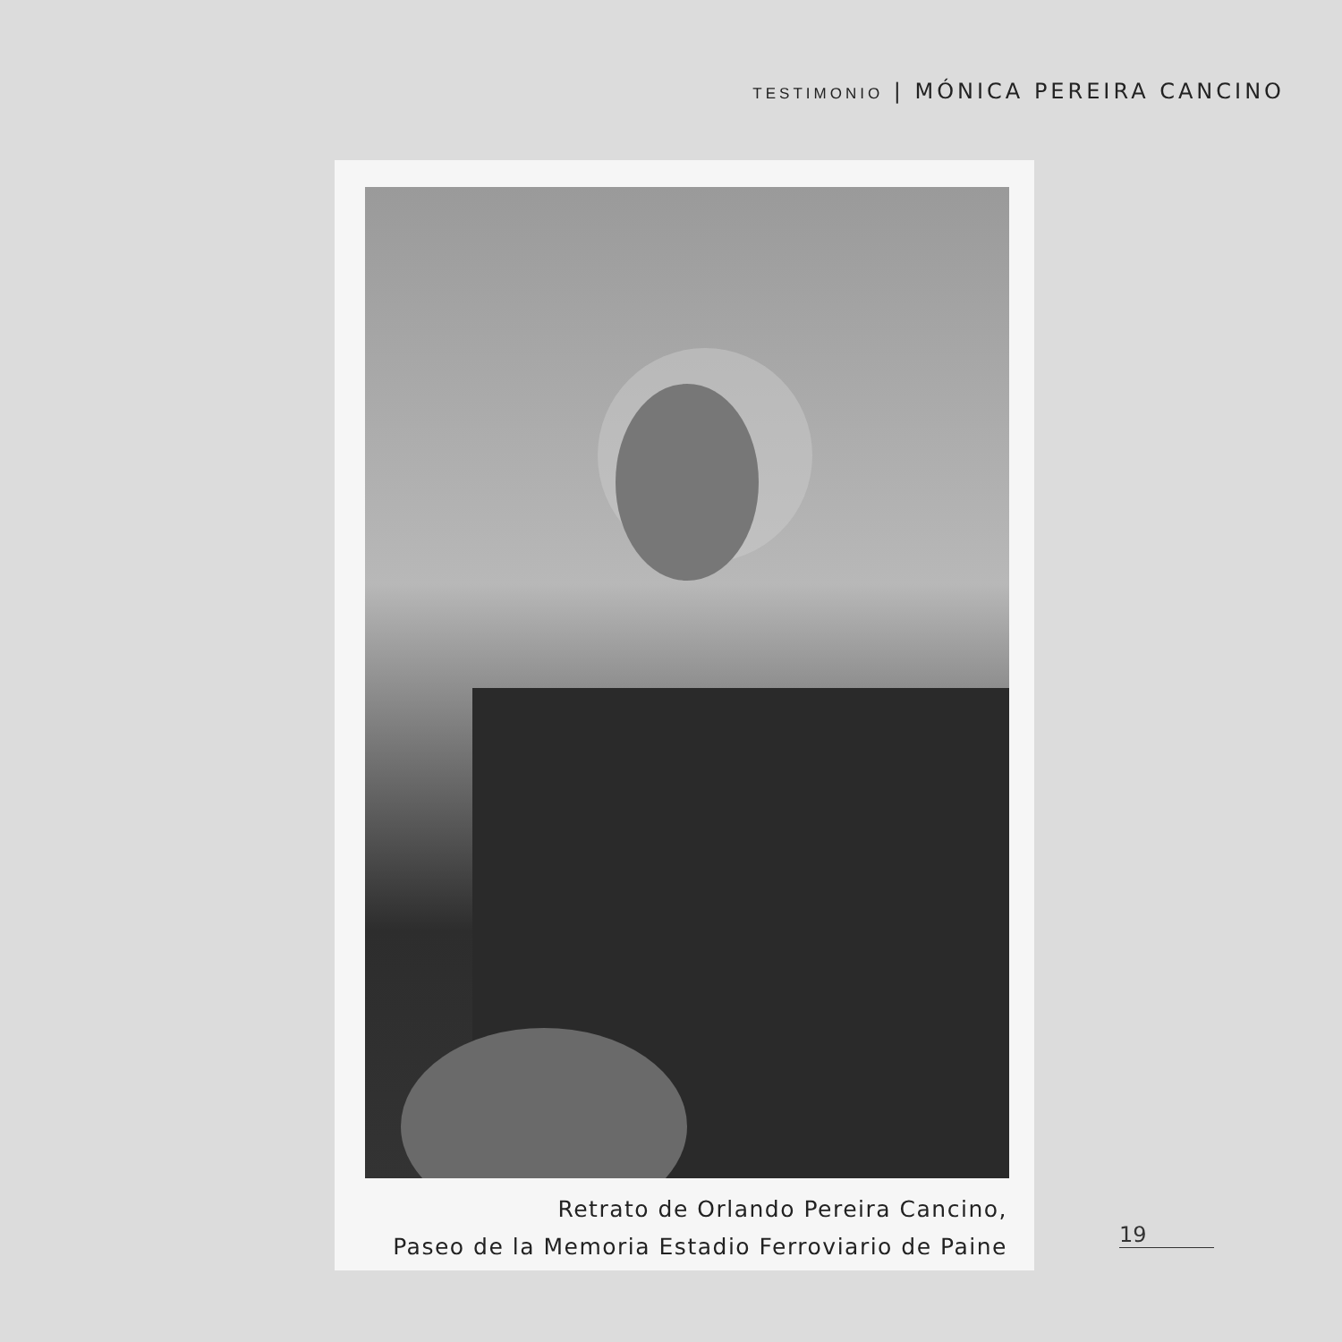TESTIMONIO | MÓNICA PEREIRA CANCINO
Retrato de Orlando Pereira Cancino,
Paseo de la Memoria Estadio Ferroviario de Paine
19